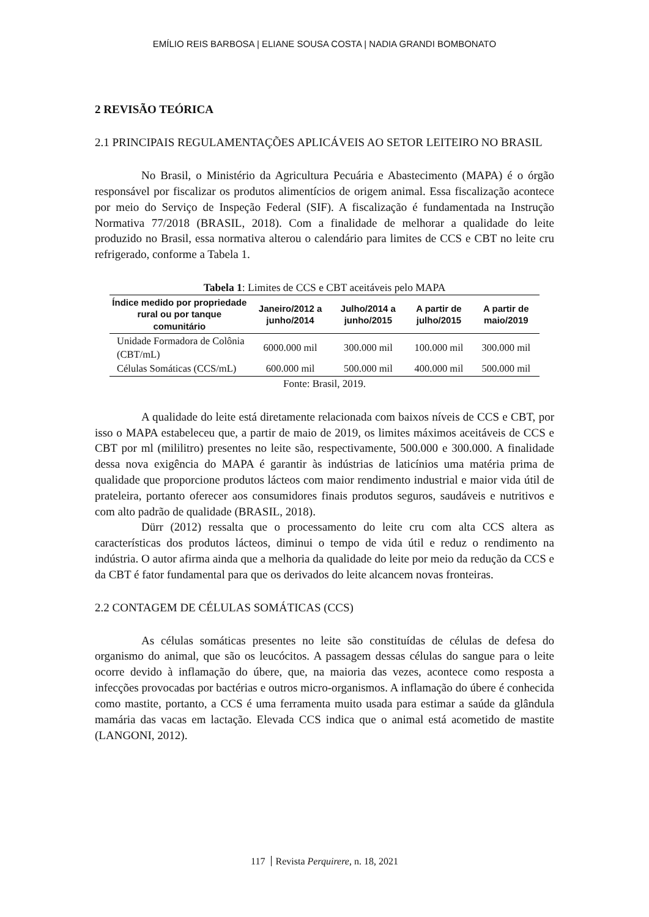EMÍLIO REIS BARBOSA | ELIANE SOUSA COSTA | NADIA GRANDI BOMBONATO
2 REVISÃO TEÓRICA
2.1 PRINCIPAIS REGULAMENTAÇÕES APLICÁVEIS AO SETOR LEITEIRO NO BRASIL
No Brasil, o Ministério da Agricultura Pecuária e Abastecimento (MAPA) é o órgão responsável por fiscalizar os produtos alimentícios de origem animal. Essa fiscalização acontece por meio do Serviço de Inspeção Federal (SIF). A fiscalização é fundamentada na Instrução Normativa 77/2018 (BRASIL, 2018). Com a finalidade de melhorar a qualidade do leite produzido no Brasil, essa normativa alterou o calendário para limites de CCS e CBT no leite cru refrigerado, conforme a Tabela 1.
Tabela 1 : Limites de CCS e CBT aceitáveis pelo MAPA
| Índice medido por propriedade rural ou por tanque comunitário | Janeiro/2012 a junho/2014 | Julho/2014 a junho/2015 | A partir de julho/2015 | A partir de maio/2019 |
| --- | --- | --- | --- | --- |
| Unidade Formadora de Colônia (CBT/mL) | 6000.000 mil | 300.000 mil | 100.000 mil | 300.000 mil |
| Células Somáticas (CCS/mL) | 600.000 mil | 500.000 mil | 400.000 mil | 500.000 mil |
Fonte: Brasil, 2019.
A qualidade do leite está diretamente relacionada com baixos níveis de CCS e CBT, por isso o MAPA estabeleceu que, a partir de maio de 2019, os limites máximos aceitáveis de CCS e CBT por ml (mililitro) presentes no leite são, respectivamente, 500.000 e 300.000. A finalidade dessa nova exigência do MAPA é garantir às indústrias de laticínios uma matéria prima de qualidade que proporcione produtos lácteos com maior rendimento industrial e maior vida útil de prateleira, portanto oferecer aos consumidores finais produtos seguros, saudáveis e nutritivos e com alto padrão de qualidade (BRASIL, 2018).
Dürr (2012) ressalta que o processamento do leite cru com alta CCS altera as características dos produtos lácteos, diminui o tempo de vida útil e reduz o rendimento na indústria. O autor afirma ainda que a melhoria da qualidade do leite por meio da redução da CCS e da CBT é fator fundamental para que os derivados do leite alcancem novas fronteiras.
2.2 CONTAGEM DE CÉLULAS SOMÁTICAS (CCS)
As células somáticas presentes no leite são constituídas de células de defesa do organismo do animal, que são os leucócitos. A passagem dessas células do sangue para o leite ocorre devido à inflamação do úbere, que, na maioria das vezes, acontece como resposta a infecções provocadas por bactérias e outros micro-organismos. A inflamação do úbere é conhecida como mastite, portanto, a CCS é uma ferramenta muito usada para estimar a saúde da glândula mamária das vacas em lactação. Elevada CCS indica que o animal está acometido de mastite (LANGONI, 2012).
117 Revista Perquirere, n. 18, 2021